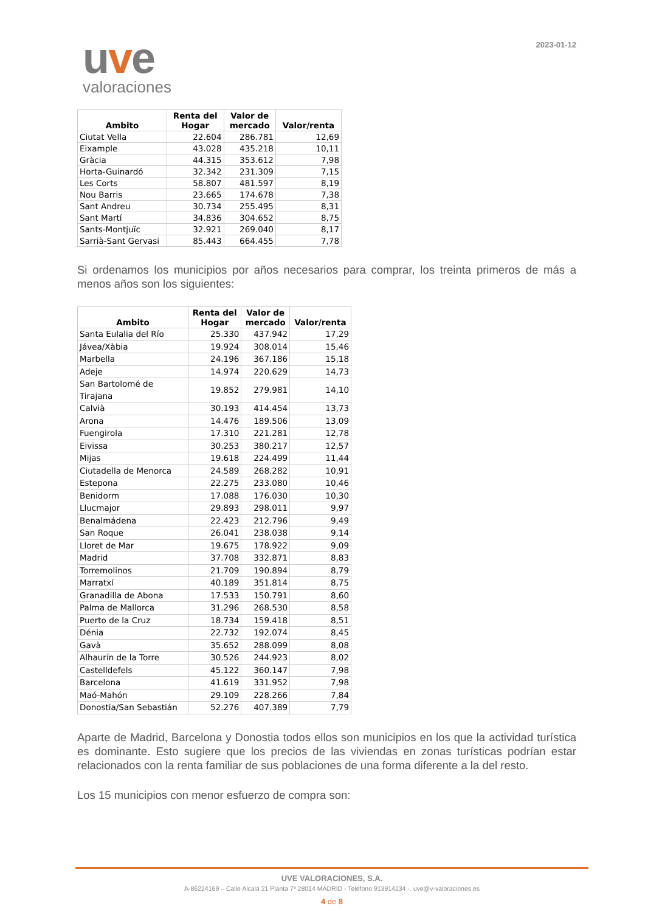uve
valoraciones
2023-01-12
| Ambito | Renta del Hogar | Valor de mercado | Valor/renta |
| --- | --- | --- | --- |
| Ciutat Vella | 22.604 | 286.781 | 12,69 |
| Eixample | 43.028 | 435.218 | 10,11 |
| Gràcia | 44.315 | 353.612 | 7,98 |
| Horta-Guinardó | 32.342 | 231.309 | 7,15 |
| Les Corts | 58.807 | 481.597 | 8,19 |
| Nou Barris | 23.665 | 174.678 | 7,38 |
| Sant Andreu | 30.734 | 255.495 | 8,31 |
| Sant Martí | 34.836 | 304.652 | 8,75 |
| Sants-Montjuïc | 32.921 | 269.040 | 8,17 |
| Sarrià-Sant Gervasi | 85.443 | 664.455 | 7,78 |
Si ordenamos los municipios por años necesarios para comprar, los treinta primeros de más a menos años son los siguientes:
| Ambito | Renta del Hogar | Valor de mercado | Valor/renta |
| --- | --- | --- | --- |
| Santa Eulalia del Río | 25.330 | 437.942 | 17,29 |
| Jávea/Xàbia | 19.924 | 308.014 | 15,46 |
| Marbella | 24.196 | 367.186 | 15,18 |
| Adeje | 14.974 | 220.629 | 14,73 |
| San Bartolomé de Tirajana | 19.852 | 279.981 | 14,10 |
| Calvià | 30.193 | 414.454 | 13,73 |
| Arona | 14.476 | 189.506 | 13,09 |
| Fuengirola | 17.310 | 221.281 | 12,78 |
| Eivissa | 30.253 | 380.217 | 12,57 |
| Mijas | 19.618 | 224.499 | 11,44 |
| Ciutadella de Menorca | 24.589 | 268.282 | 10,91 |
| Estepona | 22.275 | 233.080 | 10,46 |
| Benidorm | 17.088 | 176.030 | 10,30 |
| Llucmajor | 29.893 | 298.011 | 9,97 |
| Benalmádena | 22.423 | 212.796 | 9,49 |
| San Roque | 26.041 | 238.038 | 9,14 |
| Lloret de Mar | 19.675 | 178.922 | 9,09 |
| Madrid | 37.708 | 332.871 | 8,83 |
| Torremolinos | 21.709 | 190.894 | 8,79 |
| Marratxí | 40.189 | 351.814 | 8,75 |
| Granadilla de Abona | 17.533 | 150.791 | 8,60 |
| Palma de Mallorca | 31.296 | 268.530 | 8,58 |
| Puerto de la Cruz | 18.734 | 159.418 | 8,51 |
| Dénia | 22.732 | 192.074 | 8,45 |
| Gavà | 35.652 | 288.099 | 8,08 |
| Alhaurín de la Torre | 30.526 | 244.923 | 8,02 |
| Castelldefels | 45.122 | 360.147 | 7,98 |
| Barcelona | 41.619 | 331.952 | 7,98 |
| Maó-Mahón | 29.109 | 228.266 | 7,84 |
| Donostia/San Sebastián | 52.276 | 407.389 | 7,79 |
Aparte de Madrid, Barcelona y Donostia todos ellos son municipios en los que la actividad turística es dominante. Esto sugiere que los precios de las viviendas en zonas turísticas podrían estar relacionados con la renta familiar de sus poblaciones de una forma diferente a la del resto.
Los 15 municipios con menor esfuerzo de compra son:
UVE VALORACIONES, S.A.
A-86224169 – Calle Alcalá 21 Planta 7ª 28014 MADRID - Teléfono 913914234 -. uve@v-valoraciones.es
4 de 8